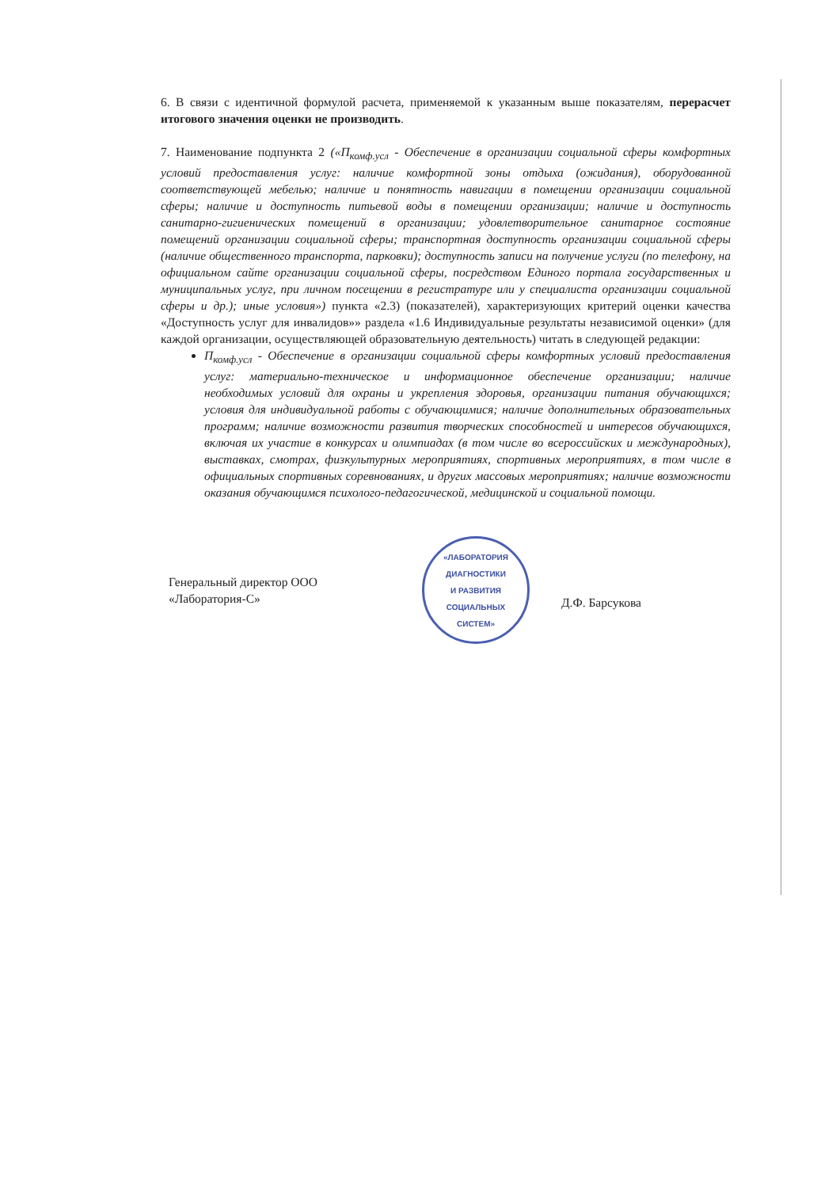6. В связи с идентичной формулой расчета, применяемой к указанным выше показателям, перерасчет итогового значения оценки не производить.
7. Наименование подпункта 2 («П<sub>комф.усл</sub> - Обеспечение в организации социальной сферы комфортных условий предоставления услуг: наличие комфортной зоны отдыха (ожидания), оборудованной соответствующей мебелью; наличие и понятность навигации в помещении организации социальной сферы; наличие и доступность питьевой воды в помещении организации; наличие и доступность санитарно-гигиенических помещений в организации; удовлетворительное санитарное состояние помещений организации социальной сферы; транспортная доступность организации социальной сферы (наличие общественного транспорта, парковки); доступность записи на получение услуги (по телефону, на официальном сайте организации социальной сферы, посредством Единого портала государственных и муниципальных услуг, при личном посещении в регистратуре или у специалиста организации социальной сферы и др.); иные условия») пункта «2.3) (показателей), характеризующих критерий оценки качества «Доступность услуг для инвалидов»» раздела «1.6 Индивидуальные результаты независимой оценки» (для каждой организации, осуществляющей образовательную деятельность) читать в следующей редакции:
П<sub>комф.усл</sub> - Обеспечение в организации социальной сферы комфортных условий предоставления услуг: материально-техническое и информационное обеспечение организации; наличие необходимых условий для охраны и укрепления здоровья, организации питания обучающихся; условия для индивидуальной работы с обучающимися; наличие дополнительных образовательных программ; наличие возможности развития творческих способностей и интересов обучающихся, включая их участие в конкурсах и олимпиадах (в том числе во всероссийских и международных), выставках, смотрах, физкультурных мероприятиях, спортивных мероприятиях, в том числе в официальных спортивных соревнованиях, и других массовых мероприятиях; наличие возможности оказания обучающимся психолого-педагогической, медицинской и социальной помощи.
Генеральный директор ООО
«Лаборатория-С»
«ЛАБОРАТОРИЯ
ДИАГНОСТИКИ
И РАЗВИТИЯ
СОЦИАЛЬНЫХ
СИСТЕМ»
Д.Ф. Барсукова